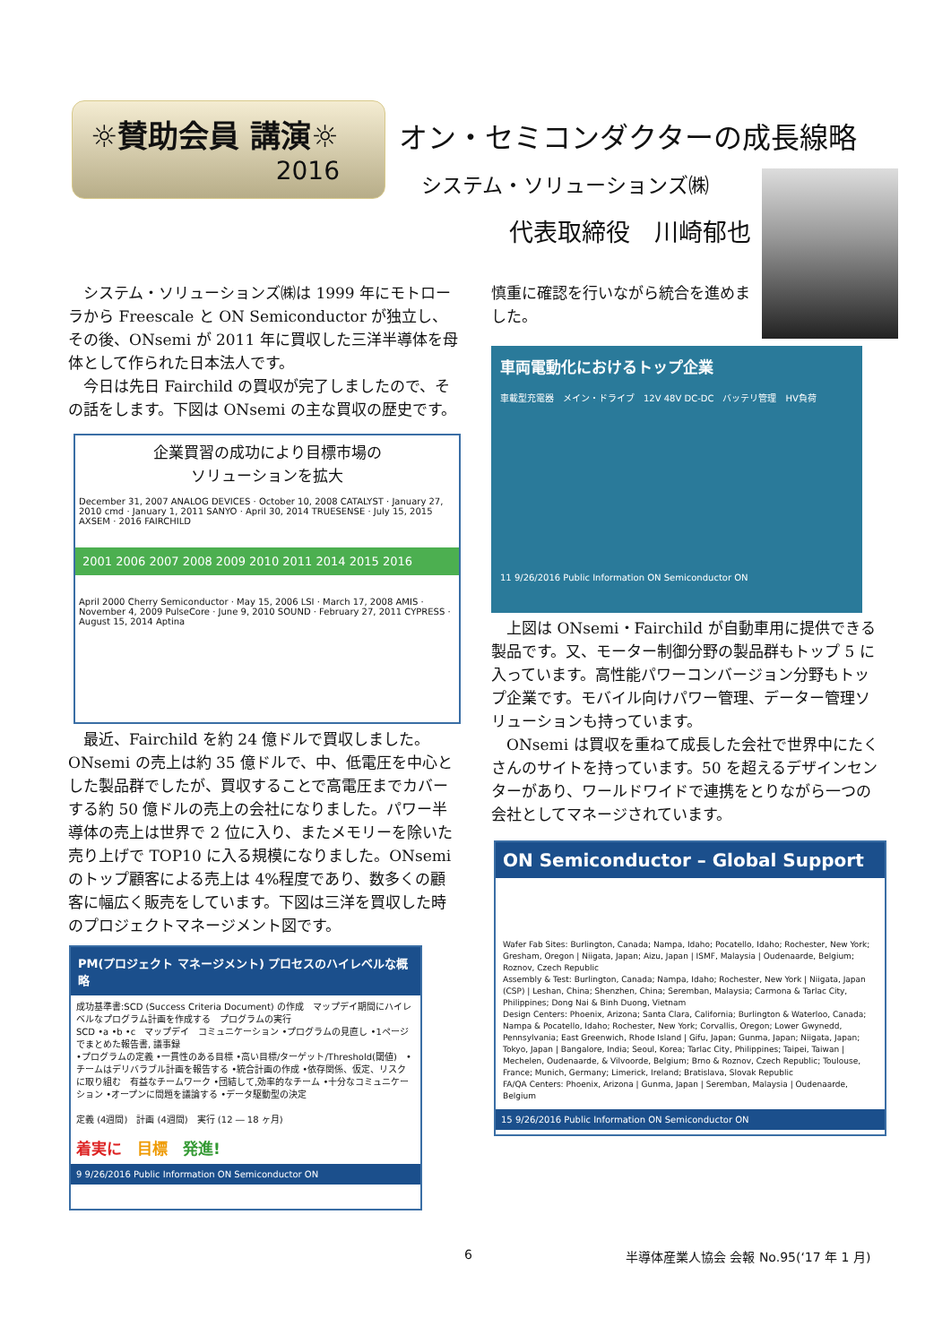☼賛助会員 講演☼
2016
オン・セミコンダクターの成長線略
システム・ソリューションズ㈱
代表取締役　川崎郁也
システム・ソリューションズ㈱は 1999 年にモトローラから Freescale と ON Semiconductor が独立し、その後、ONsemi が 2011 年に買収した三洋半導体を母体として作られた日本法人です。
今日は先日 Fairchild の買収が完了しましたので、その話をします。下図は ONsemi の主な買収の歴史です。
企業買習の成功により目標市場の
ソリューションを拡大
December 31, 2007 ANALOG DEVICES · October 10, 2008 CATALYST · January 27, 2010 cmd · January 1, 2011 SANYO · April 30, 2014 TRUESENSE · July 15, 2015 AXSEM · 2016 FAIRCHILD
2001 2006 2007 2008 2009 2010 2011 2014 2015 2016
April 2000 Cherry Semiconductor · May 15, 2006 LSI · March 17, 2008 AMIS · November 4, 2009 PulseCore · June 9, 2010 SOUND · February 27, 2011 CYPRESS · August 15, 2014 Aptina
最近、Fairchild を約 24 億ドルで買収しました。ONsemi の売上は約 35 億ドルで、中、低電圧を中心とした製品群でしたが、買収することで高電圧までカバーする約 50 億ドルの売上の会社になりました。パワー半導体の売上は世界で 2 位に入り、またメモリーを除いた売り上げで TOP10 に入る規模になりました。ONsemi のトップ顧客による売上は 4%程度であり、数多くの顧客に幅広く販売をしています。下図は三洋を買収した時のプロジェクトマネージメント図です。
PM(プロジェクト マネージメント) プロセスのハイレベルな概略
成功基準書:SCD (Success Criteria Document) の作成　マップデイ期間にハイレベルなプログラム計画を作成する　プログラムの実行
SCD •a •b •c　マップデイ　コミュニケーション •プログラムの見直し •1ページでまとめた報告書, 議事録
•プログラムの定義 •一貫性のある目標 •高い目標/ターゲット/Threshold(閾値)　•チームはデリバラブル計画を報告する •統合計画の作成 •依存関係、仮定、リスクに取り組む　有益なチームワーク •団結して,効率的なチーム •十分なコミュニケーション •オープンに問題を議論する •データ駆動型の決定
定義 (4週間)　計画 (4週間)　実行 (12 ― 18 ヶ月)
着実に　目標　発進!
9 9/26/2016 Public Information ON Semiconductor ON
慎重に確認を行いながら統合を進めました。
車両電動化におけるトップ企業
車載型充電器　メイン・ドライブ　12V 48V DC-DC　バッテリ管理　HV負荷
11 9/26/2016 Public Information ON Semiconductor ON
上図は ONsemi・Fairchild が自動車用に提供できる製品です。又、モーター制御分野の製品群もトップ 5 に入っています。高性能パワーコンバージョン分野もトップ企業です。モバイル向けパワー管理、データー管理ソリューションも持っています。
ONsemi は買収を重ねて成長した会社で世界中にたくさんのサイトを持っています。50 を超えるデザインセンターがあり、ワールドワイドで連携をとりながら一つの会社としてマネージされています。
ON Semiconductor – Global Support
Wafer Fab Sites: Burlington, Canada; Nampa, Idaho; Pocatello, Idaho; Rochester, New York; Gresham, Oregon | Niigata, Japan; Aizu, Japan | ISMF, Malaysia | Oudenaarde, Belgium; Roznov, Czech Republic
Assembly & Test: Burlington, Canada; Nampa, Idaho; Rochester, New York | Niigata, Japan (CSP) | Leshan, China; Shenzhen, China; Seremban, Malaysia; Carmona & Tarlac City, Philippines; Dong Nai & Binh Duong, Vietnam
Design Centers: Phoenix, Arizona; Santa Clara, California; Burlington & Waterloo, Canada; Nampa & Pocatello, Idaho; Rochester, New York; Corvallis, Oregon; Lower Gwynedd, Pennsylvania; East Greenwich, Rhode Island | Gifu, Japan; Gunma, Japan; Niigata, Japan; Tokyo, Japan | Bangalore, India; Seoul, Korea; Tarlac City, Philippines; Taipei, Taiwan | Mechelen, Oudenaarde, & Vilvoorde, Belgium; Brno & Roznov, Czech Republic; Toulouse, France; Munich, Germany; Limerick, Ireland; Bratislava, Slovak Republic
FA/QA Centers: Phoenix, Arizona | Gunma, Japan | Seremban, Malaysia | Oudenaarde, Belgium
15 9/26/2016 Public Information ON Semiconductor ON
6
半導体産業人協会 会報 No.95(‘17 年 1 月)